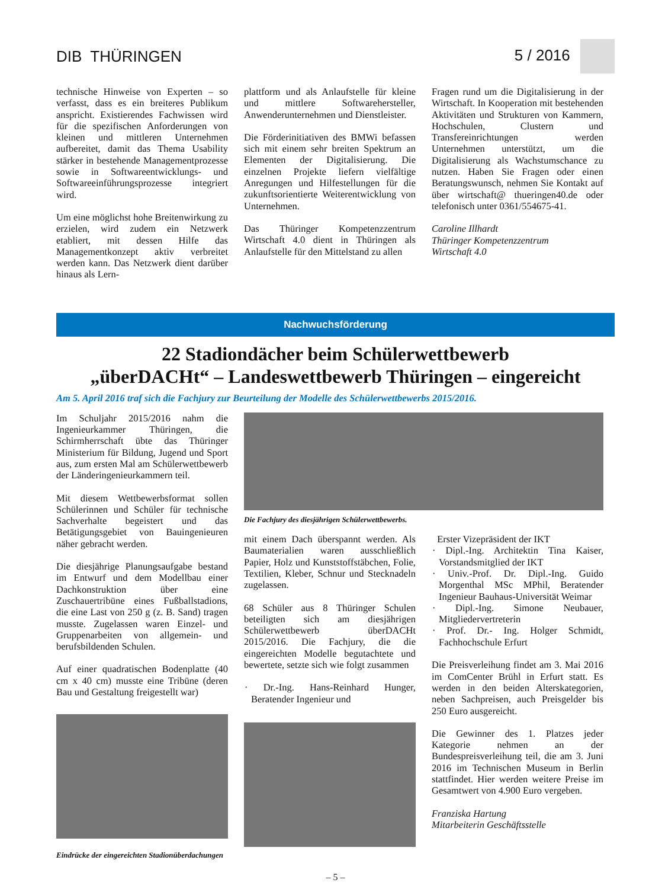DIB THÜRINGEN 5 / 2016
technische Hinweise von Experten – so verfasst, dass es ein breiteres Publikum anspricht. Existierendes Fachwissen wird für die spezifischen Anforderungen von kleinen und mittleren Unternehmen aufbereitet, damit das Thema Usability stärker in bestehende Managementprozesse sowie in Softwareentwicklungs- und Softwareeinführungsprozesse integriert wird.
Um eine möglichst hohe Breitenwirkung zu erzielen, wird zudem ein Netzwerk etabliert, mit dessen Hilfe das Managementkonzept aktiv verbreitet werden kann. Das Netzwerk dient darüber hinaus als Lern-
plattform und als Anlaufstelle für kleine und mittlere Softwarehersteller, Anwenderunternehmen und Dienstleister.
Die Förderinitiativen des BMWi befassen sich mit einem sehr breiten Spektrum an Elementen der Digitalisierung. Die einzelnen Projekte liefern vielfältige Anregungen und Hilfestellungen für die zukunftsorientierte Weiterentwicklung von Unternehmen.
Das Thüringer Kompetenzzentrum Wirtschaft 4.0 dient in Thüringen als Anlaufstelle für den Mittelstand zu allen
Fragen rund um die Digitalisierung in der Wirtschaft. In Kooperation mit bestehenden Aktivitäten und Strukturen von Kammern, Hochschulen, Clustern und Transfereinrichtungen werden Unternehmen unterstützt, um die Digitalisierung als Wachstumschance zu nutzen. Haben Sie Fragen oder einen Beratungswunsch, nehmen Sie Kontakt auf über wirtschaft@ thueringen40.de oder telefonisch unter 0361/554675-41.
Caroline Illhardt
Thüringer Kompetenzzentrum
Wirtschaft 4.0
Nachwuchsförderung
22 Stadiondächer beim Schülerwettbewerb
„überDACHt“ – Landeswettbewerb Thüringen – eingereicht
Am 5. April 2016 traf sich die Fachjury zur Beurteilung der Modelle des Schülerwettbewerbs 2015/2016.
Im Schuljahr 2015/2016 nahm die Ingenieurkammer Thüringen, die Schirmherrschaft übte das Thüringer Ministerium für Bildung, Jugend und Sport aus, zum ersten Mal am Schülerwettbewerb der Länderingenieurkammern teil.
Mit diesem Wettbewerbsformat sollen Schülerinnen und Schüler für technische Sachverhalte begeistert und das Betätigungsgebiet von Bauingenieuren näher gebracht werden.
Die diesjährige Planungsaufgabe bestand im Entwurf und dem Modellbau einer Dachkonstruktion über eine Zuschauertribüne eines Fußballstadions, die eine Last von 250 g (z. B. Sand) tragen musste. Zugelassen waren Einzel- und Gruppenarbeiten von allgemein- und berufsbildenden Schulen.
Auf einer quadratischen Bodenplatte (40 cm x 40 cm) musste eine Tribüne (deren Bau und Gestaltung freigestellt war)
Die Fachjury des diesjährigen Schülerwettbewerbs.
mit einem Dach überspannt werden. Als Baumaterialien waren ausschließlich Papier, Holz und Kunststoffstäbchen, Folie, Textilien, Kleber, Schnur und Stecknadeln zugelassen.
68 Schüler aus 8 Thüringer Schulen beteiligten sich am diesjährigen Schülerwettbewerb überDACHt 2015/2016. Die Fachjury, die die eingereichten Modelle begutachtete und bewertete, setzte sich wie folgt zusammen
· Dr.-Ing. Hans-Reinhard Hunger, Beratender Ingenieur und
Erster Vizepräsident der IKT
· Dipl.-Ing. Architektin Tina Kaiser, Vorstandsmitglied der IKT
· Univ.-Prof. Dr. Dipl.-Ing. Guido Morgenthal MSc MPhil, Beratender Ingenieur Bauhaus-Universität Weimar
· Dipl.-Ing. Simone Neubauer, Mitgliedervertreterin
· Prof. Dr.- Ing. Holger Schmidt, Fachhochschule Erfurt
Die Preisverleihung findet am 3. Mai 2016 im ComCenter Brühl in Erfurt statt. Es werden in den beiden Alterskategorien, neben Sachpreisen, auch Preisgelder bis 250 Euro ausgereicht.
Die Gewinner des 1. Platzes jeder Kategorie nehmen an der Bundespreisverleihung teil, die am 3. Juni 2016 im Technischen Museum in Berlin stattfindet. Hier werden weitere Preise im Gesamtwert von 4.900 Euro vergeben.
Franziska Hartung
Mitarbeiterin Geschäftsstelle
Eindrücke der eingereichten Stadionüberdachungen
– 5 –